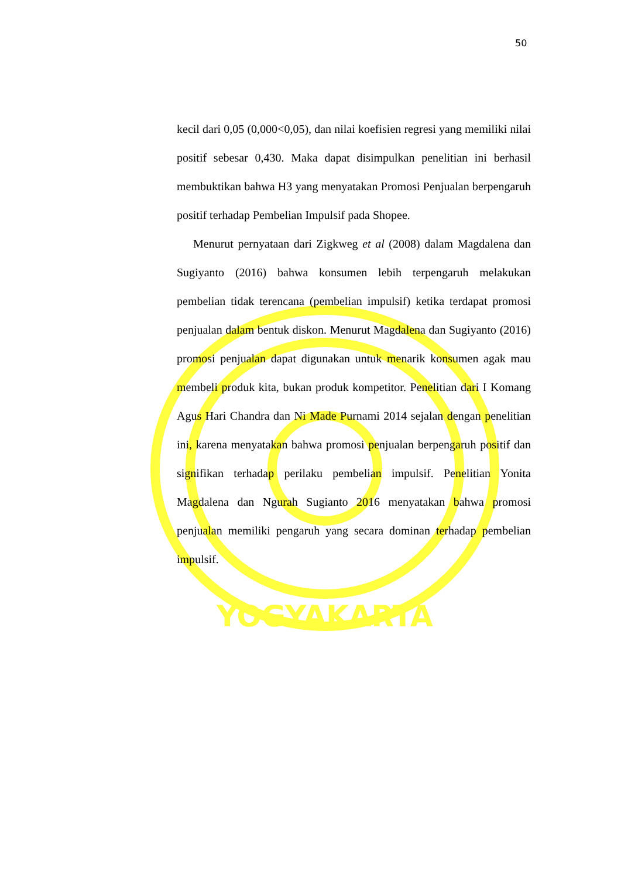YOGYAKARTA
50
kecil dari 0,05 (0,000<0,05), dan nilai koefisien regresi yang memiliki nilai positif sebesar 0,430. Maka dapat disimpulkan penelitian ini berhasil membuktikan bahwa H3 yang menyatakan Promosi Penjualan berpengaruh positif terhadap Pembelian Impulsif pada Shopee.
Menurut pernyataan dari Zigkweg et al (2008) dalam Magdalena dan Sugiyanto (2016) bahwa konsumen lebih terpengaruh melakukan pembelian tidak terencana (pembelian impulsif) ketika terdapat promosi penjualan dalam bentuk diskon. Menurut Magdalena dan Sugiyanto (2016) promosi penjualan dapat digunakan untuk menarik konsumen agak mau membeli produk kita, bukan produk kompetitor. Penelitian dari I Komang Agus Hari Chandra dan Ni Made Purnami 2014 sejalan dengan penelitian ini, karena menyatakan bahwa promosi penjualan berpengaruh positif dan signifikan terhadap perilaku pembelian impulsif. Penelitian Yonita Magdalena dan Ngurah Sugianto 2016 menyatakan bahwa promosi penjualan memiliki pengaruh yang secara dominan terhadap pembelian impulsif.